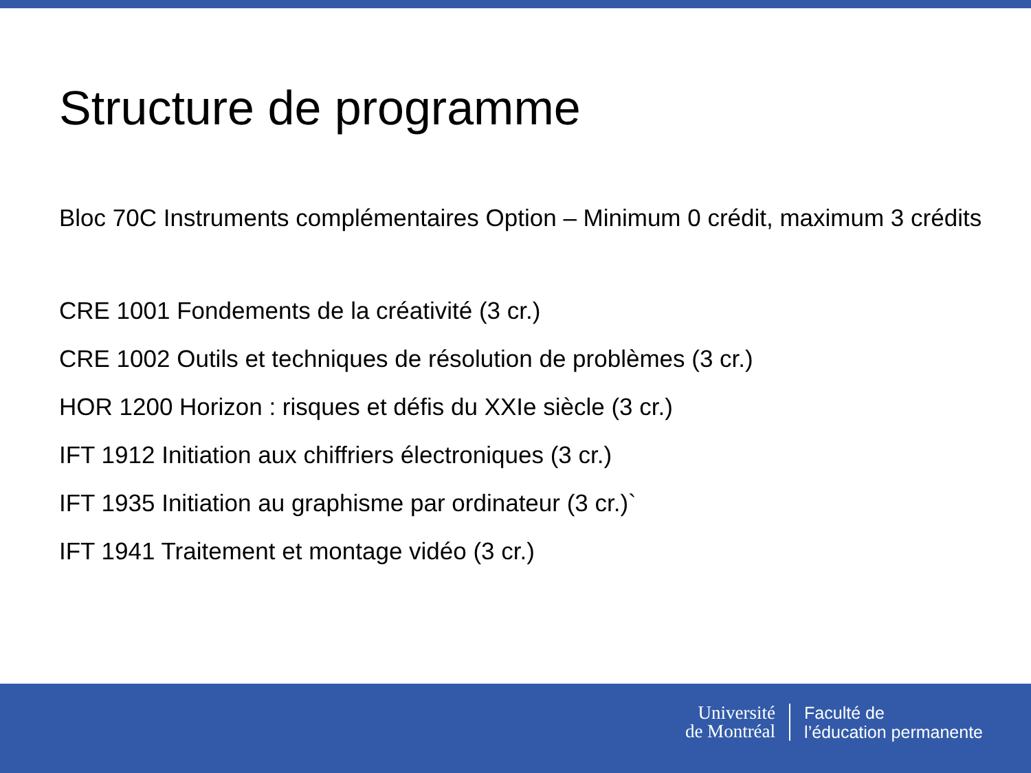Structure de programme
Bloc 70C Instruments complémentaires Option – Minimum 0 crédit, maximum 3 crédits
CRE 1001 Fondements de la créativité (3 cr.)
CRE 1002 Outils et techniques de résolution de problèmes (3 cr.)
HOR 1200 Horizon : risques et défis du XXIe siècle (3 cr.)
IFT 1912 Initiation aux chiffriers électroniques (3 cr.)
IFT 1935 Initiation au graphisme par ordinateur (3 cr.)`
IFT 1941 Traitement et montage vidéo (3 cr.)
Université
de Montréal
Faculté de
l’éducation permanente